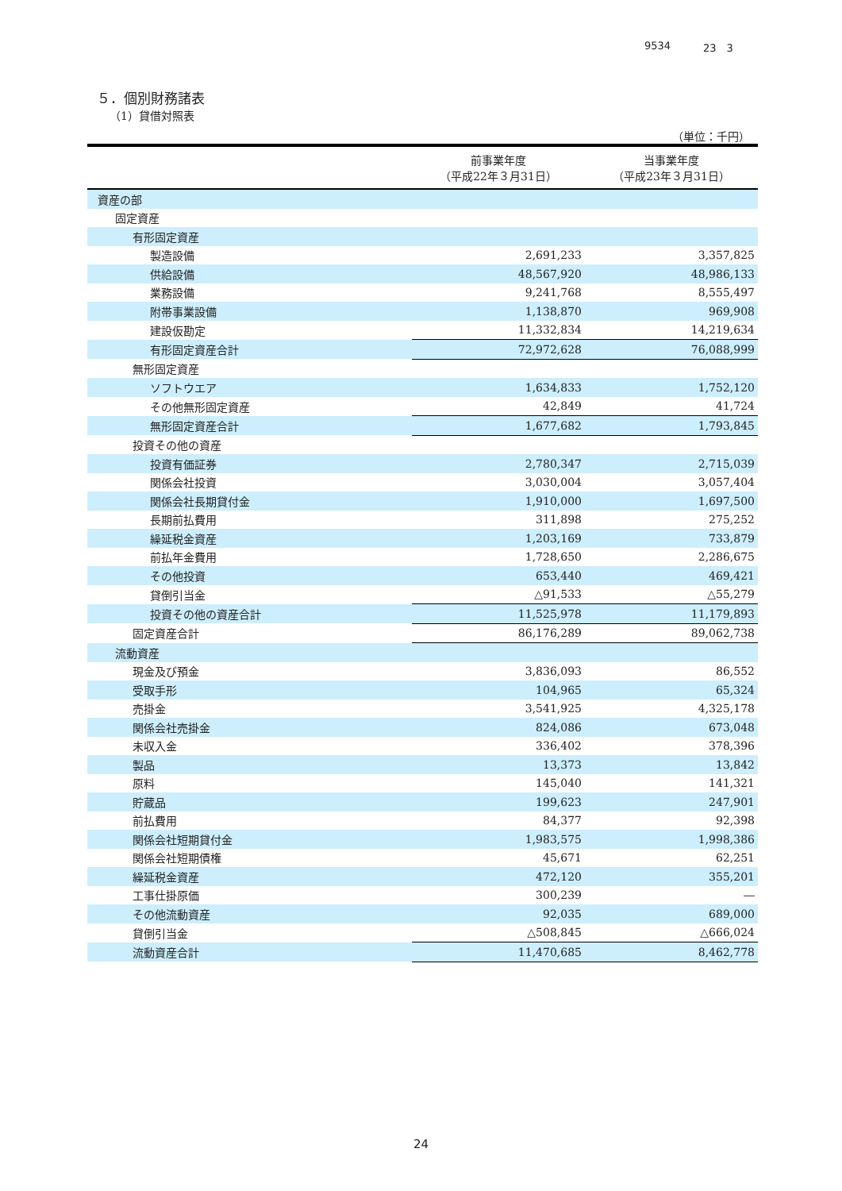9534 23　3
５．個別財務諸表
（1）貸借対照表
（単位：千円）
| | 前事業年度 （平成22年３月31日） | 当事業年度 （平成23年３月31日） |
| --- | --- | --- |
| 資産の部 | | |
| 固定資産 | | |
| 有形固定資産 | | |
| 製造設備 | 2,691,233 | 3,357,825 |
| 供給設備 | 48,567,920 | 48,986,133 |
| 業務設備 | 9,241,768 | 8,555,497 |
| 附帯事業設備 | 1,138,870 | 969,908 |
| 建設仮勘定 | 11,332,834 | 14,219,634 |
| 有形固定資産合計 | 72,972,628 | 76,088,999 |
| 無形固定資産 | | |
| ソフトウエア | 1,634,833 | 1,752,120 |
| その他無形固定資産 | 42,849 | 41,724 |
| 無形固定資産合計 | 1,677,682 | 1,793,845 |
| 投資その他の資産 | | |
| 投資有価証券 | 2,780,347 | 2,715,039 |
| 関係会社投資 | 3,030,004 | 3,057,404 |
| 関係会社長期貸付金 | 1,910,000 | 1,697,500 |
| 長期前払費用 | 311,898 | 275,252 |
| 繰延税金資産 | 1,203,169 | 733,879 |
| 前払年金費用 | 1,728,650 | 2,286,675 |
| その他投資 | 653,440 | 469,421 |
| 貸倒引当金 | △91,533 | △55,279 |
| 投資その他の資産合計 | 11,525,978 | 11,179,893 |
| 固定資産合計 | 86,176,289 | 89,062,738 |
| 流動資産 | | |
| 現金及び預金 | 3,836,093 | 86,552 |
| 受取手形 | 104,965 | 65,324 |
| 売掛金 | 3,541,925 | 4,325,178 |
| 関係会社売掛金 | 824,086 | 673,048 |
| 未収入金 | 336,402 | 378,396 |
| 製品 | 13,373 | 13,842 |
| 原料 | 145,040 | 141,321 |
| 貯蔵品 | 199,623 | 247,901 |
| 前払費用 | 84,377 | 92,398 |
| 関係会社短期貸付金 | 1,983,575 | 1,998,386 |
| 関係会社短期債権 | 45,671 | 62,251 |
| 繰延税金資産 | 472,120 | 355,201 |
| 工事仕掛原価 | 300,239 | ― |
| その他流動資産 | 92,035 | 689,000 |
| 貸倒引当金 | △508,845 | △666,024 |
| 流動資産合計 | 11,470,685 | 8,462,778 |
24